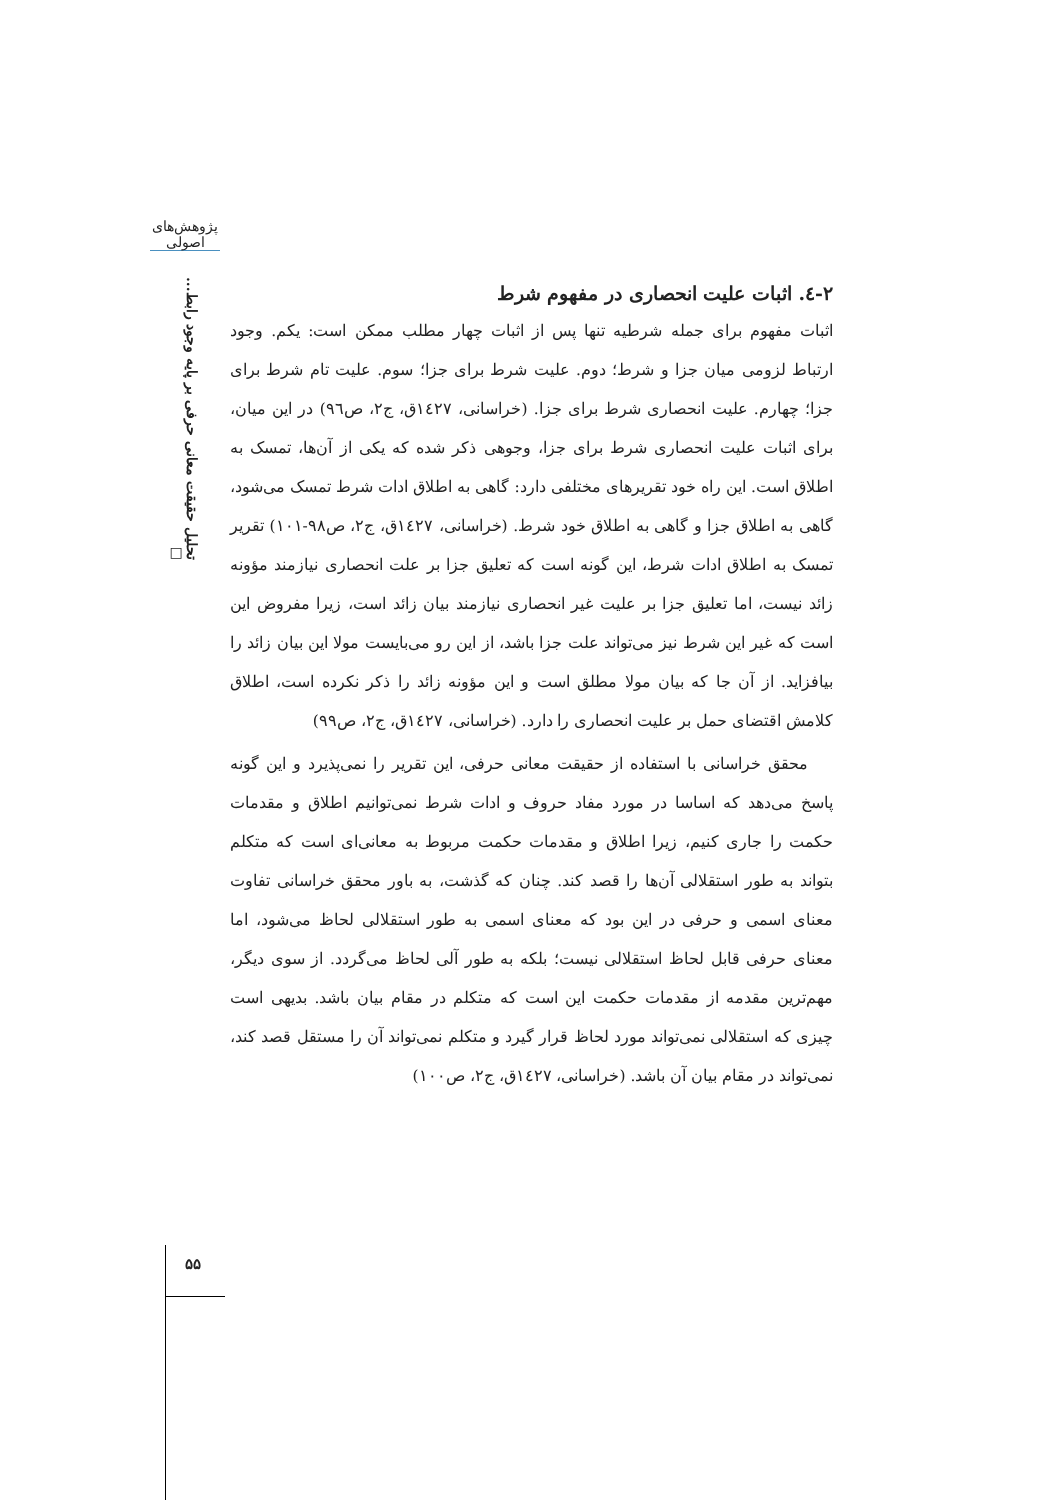پژوهش‌های اصولی
تحلیل حقیقت معانی حرفی بر پایه وجود رابط... □
۲-٤. اثبات علیت انحصاری در مفهوم شرط
اثبات مفهوم برای جمله شرطیه تنها پس از اثبات چهار مطلب ممکن است: یکم. وجود ارتباط لزومی میان جزا و شرط؛ دوم. علیت شرط برای جزا؛ سوم. علیت تام شرط برای جزا؛ چهارم. علیت انحصاری شرط برای جزا. (خراسانی، ١٤٢٧ق، ج۲، ص٩٦) در این میان، برای اثبات علیت انحصاری شرط برای جزا، وجوهی ذکر شده که یکی از آن‌ها، تمسک به اطلاق است. این راه خود تقریرهای مختلفی دارد: گاهی به اطلاق ادات شرط تمسک می‌شود، گاهی به اطلاق جزا و گاهی به اطلاق خود شرط. (خراسانی، ١٤٢٧ق، ج۲، ص٩٨-١٠١) تقریر تمسک به اطلاق ادات شرط، این گونه است که تعلیق جزا بر علت انحصاری نیازمند مؤونه زائد نیست، اما تعلیق جزا بر علیت غیر انحصاری نیازمند بیان زائد است، زیرا مفروض این است که غیر این شرط نیز می‌تواند علت جزا باشد، از این رو می‌بایست مولا این بیان زائد را بیافزاید. از آن جا که بیان مولا مطلق است و این مؤونه زائد را ذکر نکرده است، اطلاق کلامش اقتضای حمل بر علیت انحصاری را دارد. (خراسانی، ١٤٢٧ق، ج۲، ص٩٩)
محقق خراسانی با استفاده از حقیقت معانی حرفی، این تقریر را نمی‌پذیرد و این گونه پاسخ می‌دهد که اساسا در مورد مفاد حروف و ادات شرط نمی‌توانیم اطلاق و مقدمات حکمت را جاری کنیم، زیرا اطلاق و مقدمات حکمت مربوط به معانی‌ای است که متکلم بتواند به طور استقلالی آن‌ها را قصد کند. چنان که گذشت، به باور محقق خراسانی تفاوت معنای اسمی و حرفی در این بود که معنای اسمی به طور استقلالی لحاظ می‌شود، اما معنای حرفی قابل لحاظ استقلالی نیست؛ بلکه به طور آلی لحاظ می‌گردد. از سوی دیگر، مهم‌ترین مقدمه از مقدمات حکمت این است که متکلم در مقام بیان باشد. بدیهی است چیزی که استقلالی نمی‌تواند مورد لحاظ قرار گیرد و متکلم نمی‌تواند آن را مستقل قصد کند، نمی‌تواند در مقام بیان آن باشد. (خراسانی، ١٤٢٧ق، ج۲، ص١٠٠)
۵۵